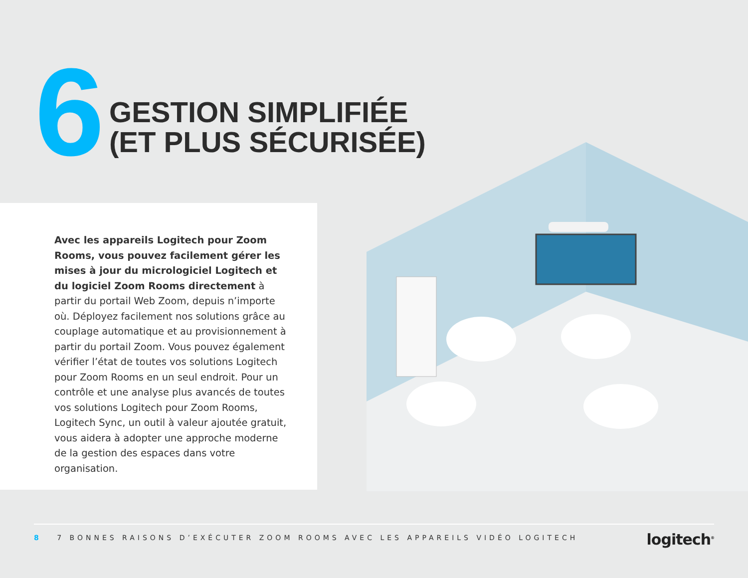6
GESTION SIMPLIFIÉE
(ET PLUS SÉCURISÉE)
Avec les appareils Logitech pour Zoom Rooms, vous pouvez facilement gérer les mises à jour du micrologiciel Logitech et du logiciel Zoom Rooms directement à partir du portail Web Zoom, depuis n’importe où. Déployez facilement nos solutions grâce au couplage automatique et au provisionnement à partir du portail Zoom. Vous pouvez également vérifier l’état de toutes vos solutions Logitech pour Zoom Rooms en un seul endroit. Pour un contrôle et une analyse plus avancés de toutes vos solutions Logitech pour Zoom Rooms, Logitech Sync, un outil à valeur ajoutée gratuit, vous aidera à adopter une approche moderne de la gestion des espaces dans votre organisation.
8 7 BONNES RAISONS D’EXÉCUTER ZOOM ROOMS AVEC LES APPAREILS VIDÉO LOGITECH
logitech<sup>®</sup>